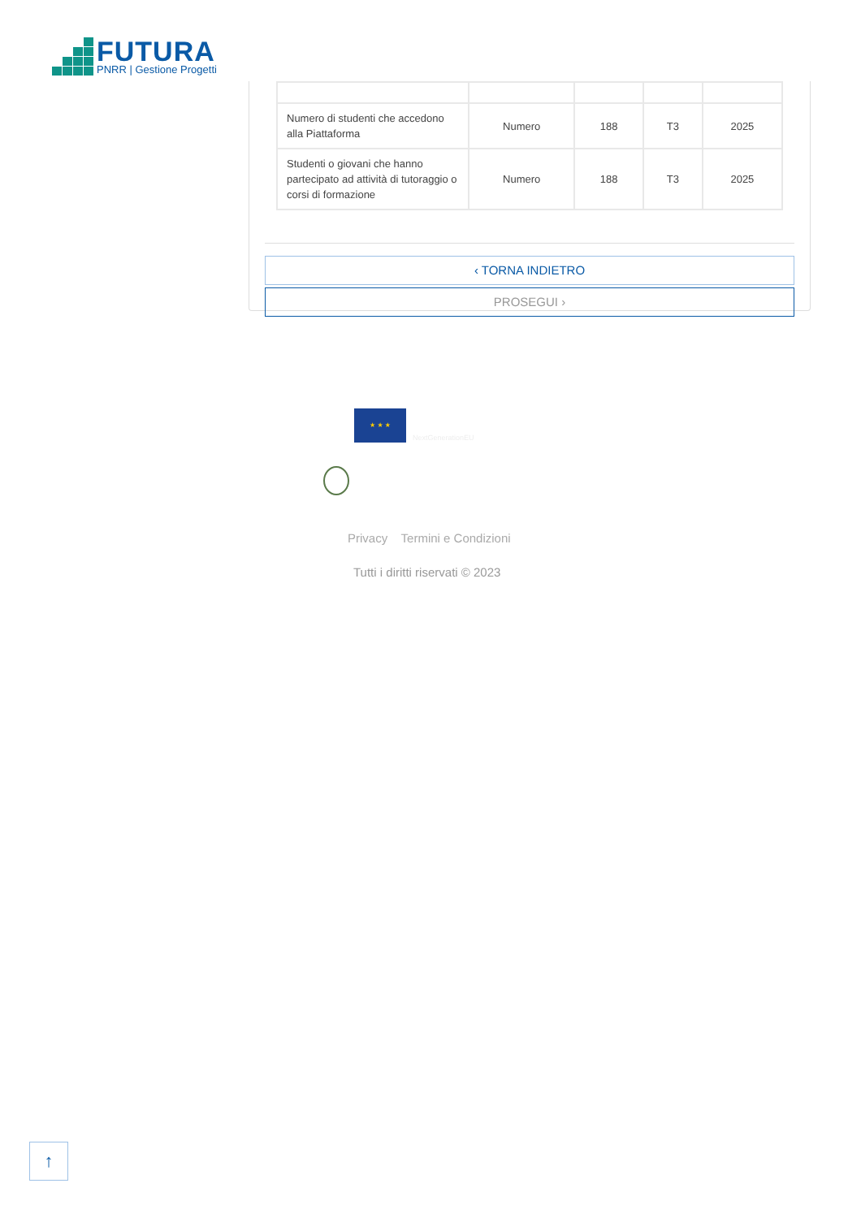FUTURA
PNRR | Gestione Progetti
| Numero di studenti che accedono alla Piattaforma | Numero | 188 | T3 | 2025 |
| Studenti o giovani che hanno partecipato ad attività di tutoraggio o corsi di formazione | Numero | 188 | T3 | 2025 |
‹ TORNA INDIETRO
PROSEGUI ›
★ ★ ★
NextGenerationEU
Privacy Termini e Condizioni
Tutti i diritti riservati © 2023
↑